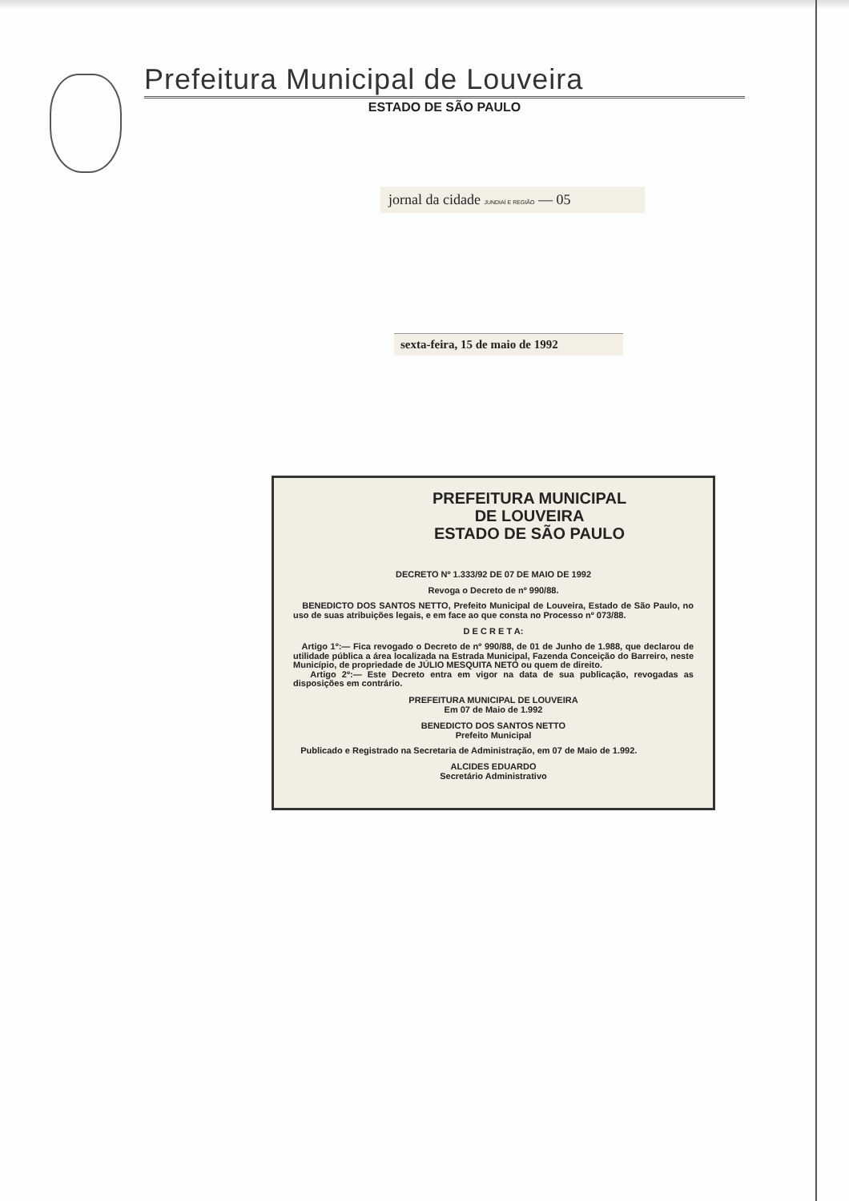Prefeitura Municipal de Louveira
ESTADO DE SÃO PAULO
jornal da cidade JUNDIAÍ E REGIÃO — 05
sexta-feira, 15 de maio de 1992
PREFEITURA MUNICIPAL
DE LOUVEIRA
ESTADO DE SÃO PAULO
DECRETO Nº 1.333/92 DE 07 DE MAIO DE 1992
Revoga o Decreto de nº 990/88.
BENEDICTO DOS SANTOS NETTO, Prefeito Municipal de Louveira, Estado de São Paulo, no uso de suas atribuições legais, e em face ao que consta no Processo nº 073/88.
D E C R E T A:
Artigo 1º:— Fica revogado o Decreto de nº 990/88, de 01 de Junho de 1.988, que declarou de utilidade pública a área localizada na Estrada Municipal, Fazenda Conceição do Barreiro, neste Município, de propriedade de JÚLIO MESQUITA NETO ou quem de direito.
Artigo 2º:— Este Decreto entra em vigor na data de sua publicação, revogadas as disposições em contrário.
PREFEITURA MUNICIPAL DE LOUVEIRA
Em 07 de Maio de 1.992
BENEDICTO DOS SANTOS NETTO
Prefeito Municipal
Publicado e Registrado na Secretaria de Administração, em 07 de Maio de 1.992.
ALCIDES EDUARDO
Secretário Administrativo